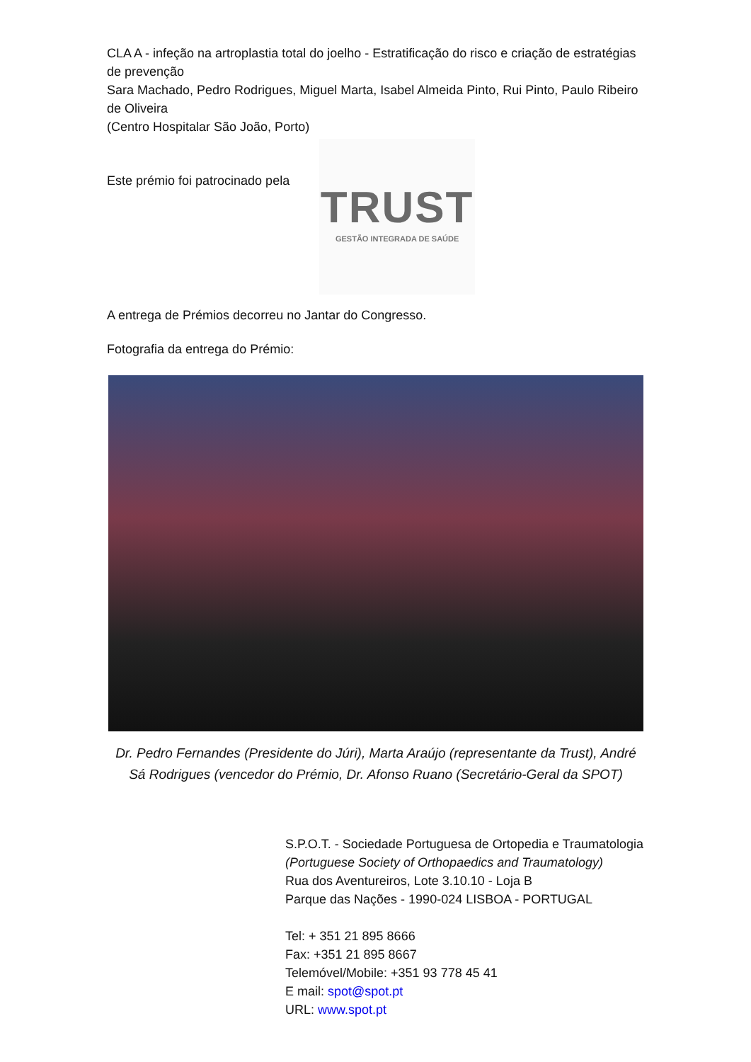CLA A - infeção na artroplastia total do joelho - Estratificação do risco e criação de estratégias de prevenção
Sara Machado, Pedro Rodrigues, Miguel Marta, Isabel Almeida Pinto, Rui Pinto, Paulo Ribeiro de Oliveira
(Centro Hospitalar São João, Porto)
Este prémio foi patrocinado pela
TRUST
GESTÃO INTEGRADA DE SAÚDE
A entrega de Prémios decorreu no Jantar do Congresso.
Fotografia da entrega do Prémio:
Dr. Pedro Fernandes (Presidente do Júri), Marta Araújo (representante da Trust), André Sá Rodrigues (vencedor do Prémio, Dr. Afonso Ruano (Secretário-Geral da SPOT)
S.P.O.T. - Sociedade Portuguesa de Ortopedia e Traumatologia
(Portuguese Society of Orthopaedics and Traumatology)
Rua dos Aventureiros, Lote 3.10.10 - Loja B
Parque das Nações - 1990-024 LISBOA - PORTUGAL
Tel: + 351 21 895 8666
Fax: +351 21 895 8667
Telemóvel/Mobile: +351 93 778 45 41
E mail: spot@spot.pt
URL: www.spot.pt